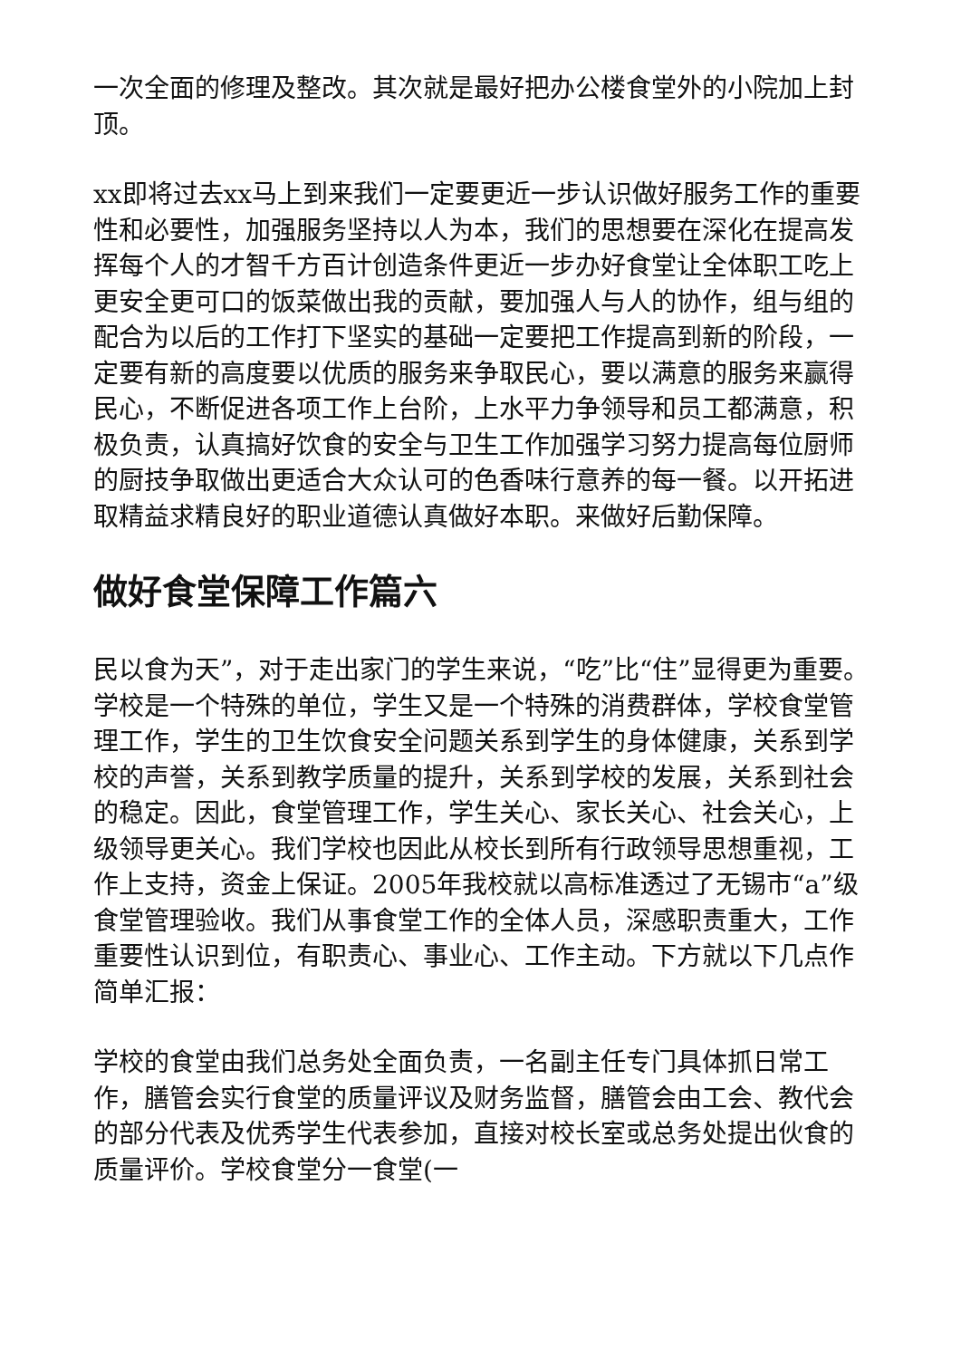一次全面的修理及整改。其次就是最好把办公楼食堂外的小院加上封顶。
xx即将过去xx马上到来我们一定要更近一步认识做好服务工作的重要性和必要性，加强服务坚持以人为本，我们的思想要在深化在提高发挥每个人的才智千方百计创造条件更近一步办好食堂让全体职工吃上更安全更可口的饭菜做出我的贡献，要加强人与人的协作，组与组的配合为以后的工作打下坚实的基础一定要把工作提高到新的阶段，一定要有新的高度要以优质的服务来争取民心，要以满意的服务来赢得民心，不断促进各项工作上台阶，上水平力争领导和员工都满意，积极负责，认真搞好饮食的安全与卫生工作加强学习努力提高每位厨师的厨技争取做出更适合大众认可的色香味行意养的每一餐。以开拓进取精益求精良好的职业道德认真做好本职。来做好后勤保障。
做好食堂保障工作篇六
民以食为天”，对于走出家门的学生来说，“吃”比“住”显得更为重要。学校是一个特殊的单位，学生又是一个特殊的消费群体，学校食堂管理工作，学生的卫生饮食安全问题关系到学生的身体健康，关系到学校的声誉，关系到教学质量的提升，关系到学校的发展，关系到社会的稳定。因此，食堂管理工作，学生关心、家长关心、社会关心，上级领导更关心。我们学校也因此从校长到所有行政领导思想重视，工作上支持，资金上保证。2005年我校就以高标准透过了无锡市“a”级食堂管理验收。我们从事食堂工作的全体人员，深感职责重大，工作重要性认识到位，有职责心、事业心、工作主动。下方就以下几点作简单汇报：
学校的食堂由我们总务处全面负责，一名副主任专门具体抓日常工作，膳管会实行食堂的质量评议及财务监督，膳管会由工会、教代会的部分代表及优秀学生代表参加，直接对校长室或总务处提出伙食的质量评价。学校食堂分一食堂(一